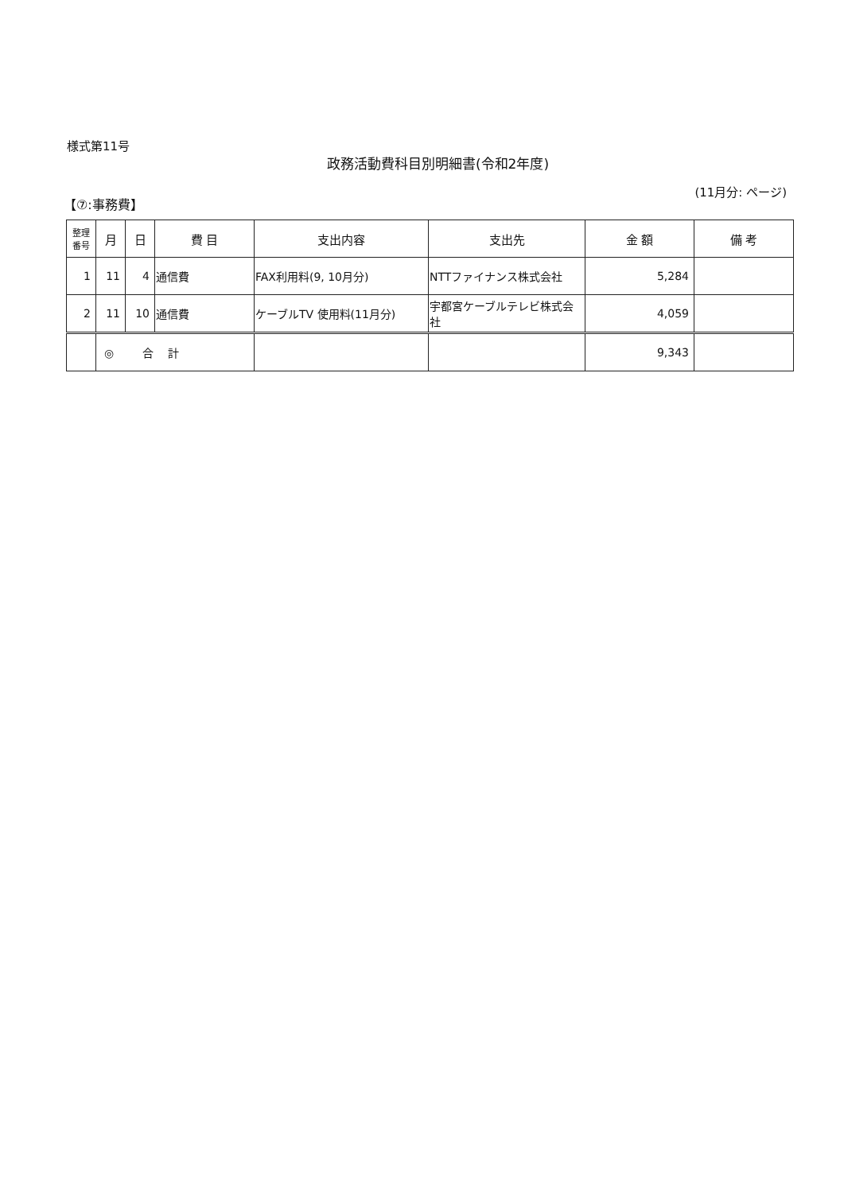様式第11号
政務活動費科目別明細書(令和2年度)
【⑦:事務費】
(11月分: ページ)
| 整理 番号 | 月 | 日 | 費 目 | 支出内容 | 支出先 | 金 額 | 備 考 |
| --- | --- | --- | --- | --- | --- | --- | --- |
| 1 | 11 | 4 | 通信費 | FAX利用料(9, 10月分) | NTTファイナンス株式会社 | 5,284 | |
| 2 | 11 | 10 | 通信費 | ケーブルTV 使用料(11月分) | 宇都宮ケーブルテレビ株式会社 | 4,059 | |
| | ◎ 合 計 | | | | | 9,343 | |